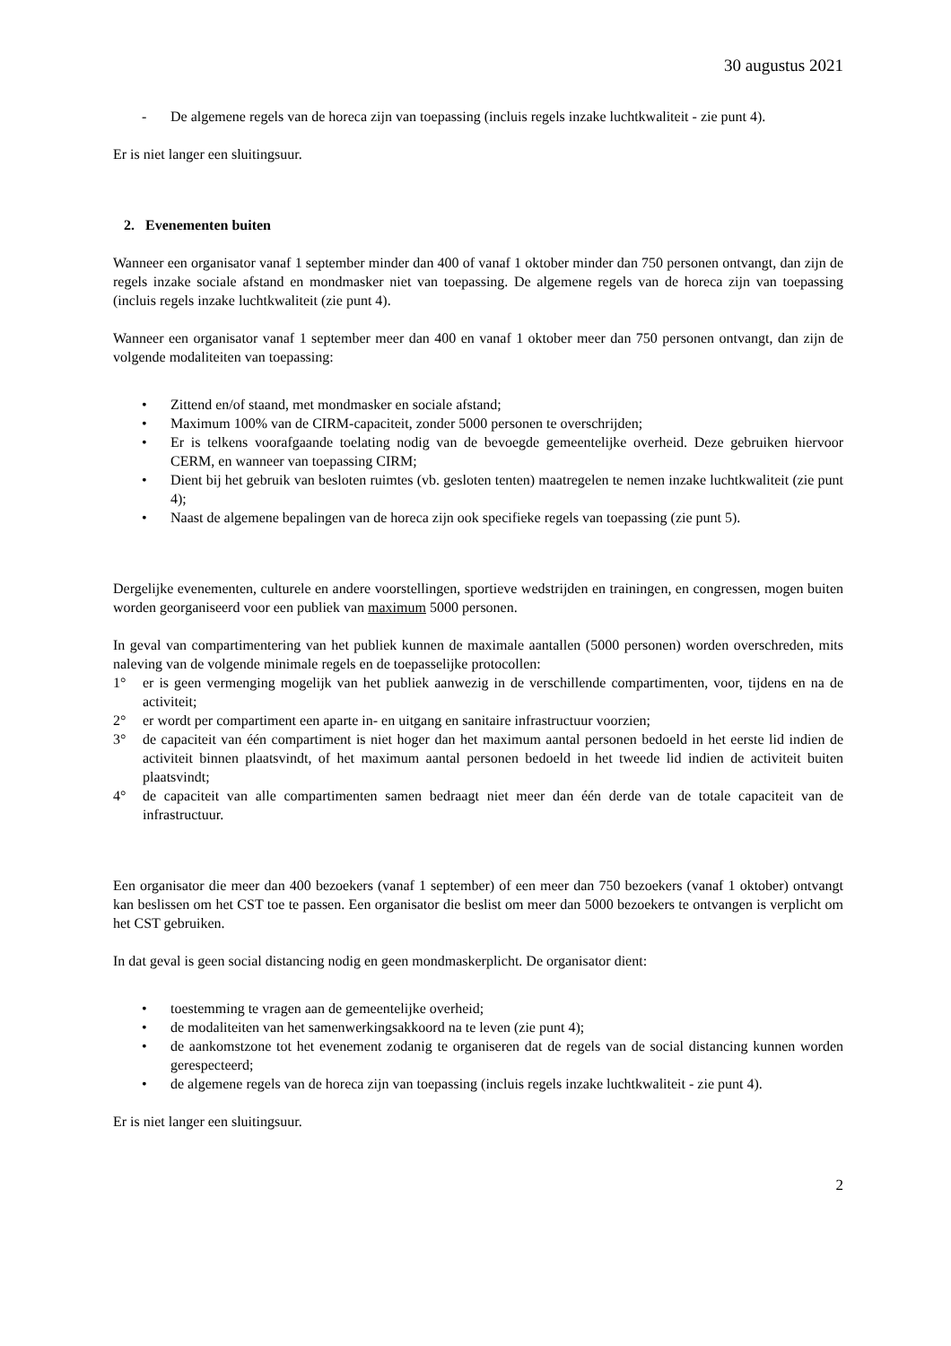30 augustus 2021
- De algemene regels van de horeca zijn van toepassing (incluis regels inzake luchtkwaliteit - zie punt 4).
Er is niet langer een sluitingsuur.
2. Evenementen buiten
Wanneer een organisator vanaf 1 september minder dan 400 of vanaf 1 oktober minder dan 750 personen ontvangt, dan zijn de regels inzake sociale afstand en mondmasker niet van toepassing. De algemene regels van de horeca zijn van toepassing (incluis regels inzake luchtkwaliteit (zie punt 4).
Wanneer een organisator vanaf 1 september meer dan 400 en vanaf 1 oktober meer dan 750 personen ontvangt, dan zijn de volgende modaliteiten van toepassing:
• Zittend en/of staand, met mondmasker en sociale afstand;
• Maximum 100% van de CIRM-capaciteit, zonder 5000 personen te overschrijden;
• Er is telkens voorafgaande toelating nodig van de bevoegde gemeentelijke overheid. Deze gebruiken hiervoor CERM, en wanneer van toepassing CIRM;
• Dient bij het gebruik van besloten ruimtes (vb. gesloten tenten) maatregelen te nemen inzake luchtkwaliteit (zie punt 4);
• Naast de algemene bepalingen van de horeca zijn ook specifieke regels van toepassing (zie punt 5).
Dergelijke evenementen, culturele en andere voorstellingen, sportieve wedstrijden en trainingen, en congressen, mogen buiten worden georganiseerd voor een publiek van maximum 5000 personen.
In geval van compartimentering van het publiek kunnen de maximale aantallen (5000 personen) worden overschreden, mits naleving van de volgende minimale regels en de toepasselijke protocollen:
1° er is geen vermenging mogelijk van het publiek aanwezig in de verschillende compartimenten, voor, tijdens en na de activiteit;
2° er wordt per compartiment een aparte in- en uitgang en sanitaire infrastructuur voorzien;
3° de capaciteit van één compartiment is niet hoger dan het maximum aantal personen bedoeld in het eerste lid indien de activiteit binnen plaatsvindt, of het maximum aantal personen bedoeld in het tweede lid indien de activiteit buiten plaatsvindt;
4° de capaciteit van alle compartimenten samen bedraagt niet meer dan één derde van de totale capaciteit van de infrastructuur.
Een organisator die meer dan 400 bezoekers (vanaf 1 september) of een meer dan 750 bezoekers (vanaf 1 oktober) ontvangt kan beslissen om het CST toe te passen. Een organisator die beslist om meer dan 5000 bezoekers te ontvangen is verplicht om het CST gebruiken.
In dat geval is geen social distancing nodig en geen mondmaskerplicht. De organisator dient:
• toestemming te vragen aan de gemeentelijke overheid;
• de modaliteiten van het samenwerkingsakkoord na te leven (zie punt 4);
• de aankomstzone tot het evenement zodanig te organiseren dat de regels van de social distancing kunnen worden gerespecteerd;
• de algemene regels van de horeca zijn van toepassing (incluis regels inzake luchtkwaliteit - zie punt 4).
Er is niet langer een sluitingsuur.
2